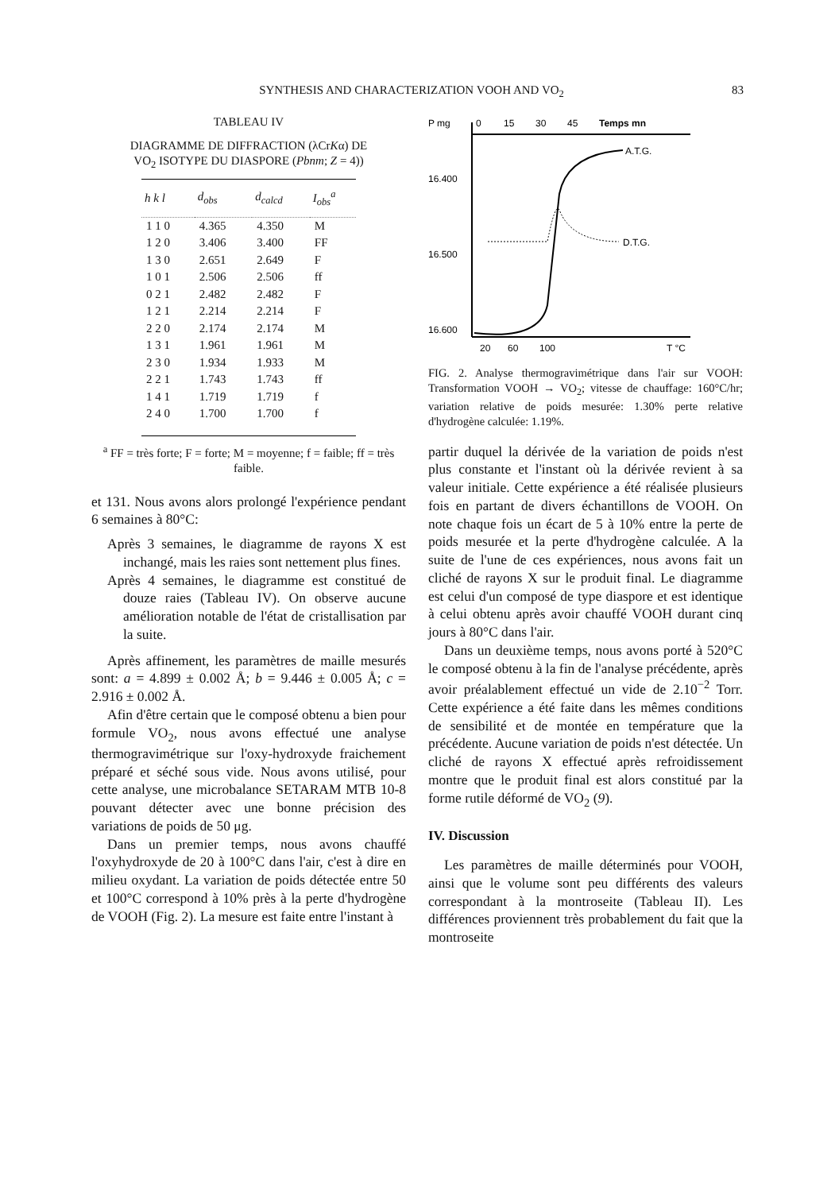SYNTHESIS AND CHARACTERIZATION VOOH AND VO<sub>2</sub> 83
TABLEAU IV
DIAGRAMME DE DIFFRACTION (λCrKα) DE VO<sub>2</sub> ISOTYPE DU DIASPORE (Pbnm; Z = 4))
| h k l | d<sub>obs</sub> | d<sub>calcd</sub> | I<sub>obs</sub><sup>a</sup> |
| --- | --- | --- | --- |
| 1 1 0 | 4.365 | 4.350 | M |
| 1 2 0 | 3.406 | 3.400 | FF |
| 1 3 0 | 2.651 | 2.649 | F |
| 1 0 1 | 2.506 | 2.506 | ff |
| 0 2 1 | 2.482 | 2.482 | F |
| 1 2 1 | 2.214 | 2.214 | F |
| 2 2 0 | 2.174 | 2.174 | M |
| 1 3 1 | 1.961 | 1.961 | M |
| 2 3 0 | 1.934 | 1.933 | M |
| 2 2 1 | 1.743 | 1.743 | ff |
| 1 4 1 | 1.719 | 1.719 | f |
| 2 4 0 | 1.700 | 1.700 | f |
<sup>a</sup> FF = très forte; F = forte; M = moyenne; f = faible; ff = très faible.
et 131. Nous avons alors prolongé l'expérience pendant 6 semaines à 80°C:
Après 3 semaines, le diagramme de rayons X est inchangé, mais les raies sont nettement plus fines.
Après 4 semaines, le diagramme est constitué de douze raies (Tableau IV). On observe aucune amélioration notable de l'état de cristallisation par la suite.
Après affinement, les paramètres de maille mesurés sont: a = 4.899 ± 0.002 Å; b = 9.446 ± 0.005 Å; c = 2.916 ± 0.002 Å.
Afin d'être certain que le composé obtenu a bien pour formule VO<sub>2</sub>, nous avons effectué une analyse thermogravimétrique sur l'oxy-hydroxyde fraichement préparé et séché sous vide. Nous avons utilisé, pour cette analyse, une microbalance SETARAM MTB 10-8 pouvant détecter avec une bonne précision des variations de poids de 50 μg.
Dans un premier temps, nous avons chauffé l'oxyhydroxyde de 20 à 100°C dans l'air, c'est à dire en milieu oxydant. La variation de poids détectée entre 50 et 100°C correspond à 10% près à la perte d'hydrogène de VOOH (Fig. 2). La mesure est faite entre l'instant à
P mg
0
15
30
45
Temps mn
16.400
16.500
16.600
A.T.G.
D.T.G.
20
60
100
T °C
FIG. 2. Analyse thermogravimétrique dans l'air sur VOOH: Transformation VOOH → VO<sub>2</sub>; vitesse de chauffage: 160°C/hr; variation relative de poids mesurée: 1.30% perte relative d'hydrogène calculée: 1.19%.
partir duquel la dérivée de la variation de poids n'est plus constante et l'instant où la dérivée revient à sa valeur initiale. Cette expérience a été réalisée plusieurs fois en partant de divers échantillons de VOOH. On note chaque fois un écart de 5 à 10% entre la perte de poids mesurée et la perte d'hydrogène calculée. A la suite de l'une de ces expériences, nous avons fait un cliché de rayons X sur le produit final. Le diagramme est celui d'un composé de type diaspore et est identique à celui obtenu après avoir chauffé VOOH durant cinq jours à 80°C dans l'air.
Dans un deuxième temps, nous avons porté à 520°C le composé obtenu à la fin de l'analyse précédente, après avoir préalablement effectué un vide de 2.10<sup>−2</sup> Torr. Cette expérience a été faite dans les mêmes conditions de sensibilité et de montée en température que la précédente. Aucune variation de poids n'est détectée. Un cliché de rayons X effectué après refroidissement montre que le produit final est alors constitué par la forme rutile déformé de VO<sub>2</sub> (9).
IV. Discussion
Les paramètres de maille déterminés pour VOOH, ainsi que le volume sont peu différents des valeurs correspondant à la montroseite (Tableau II). Les différences proviennent très probablement du fait que la montroseite